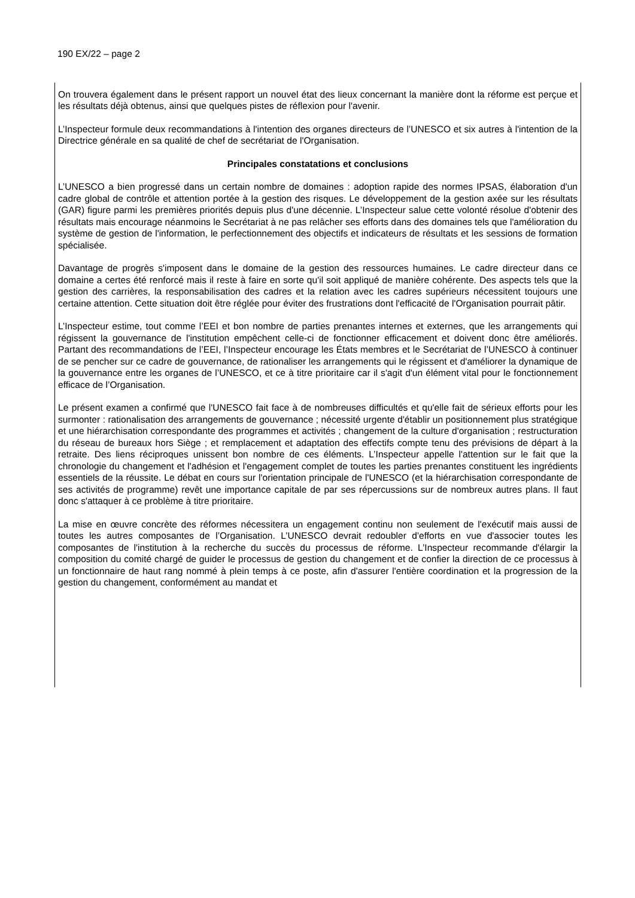190 EX/22 – page 2
On trouvera également dans le présent rapport un nouvel état des lieux concernant la manière dont la réforme est perçue et les résultats déjà obtenus, ainsi que quelques pistes de réflexion pour l'avenir.
L’Inspecteur formule deux recommandations à l'intention des organes directeurs de l’UNESCO et six autres à l'intention de la Directrice générale en sa qualité de chef de secrétariat de l'Organisation.
Principales constatations et conclusions
L’UNESCO a bien progressé dans un certain nombre de domaines : adoption rapide des normes IPSAS, élaboration d'un cadre global de contrôle et attention portée à la gestion des risques. Le développement de la gestion axée sur les résultats (GAR) figure parmi les premières priorités depuis plus d'une décennie. L’Inspecteur salue cette volonté résolue d'obtenir des résultats mais encourage néanmoins le Secrétariat à ne pas relâcher ses efforts dans des domaines tels que l'amélioration du système de gestion de l'information, le perfectionnement des objectifs et indicateurs de résultats et les sessions de formation spécialisée.
Davantage de progrès s'imposent dans le domaine de la gestion des ressources humaines. Le cadre directeur dans ce domaine a certes été renforcé mais il reste à faire en sorte qu'il soit appliqué de manière cohérente. Des aspects tels que la gestion des carrières, la responsabilisation des cadres et la relation avec les cadres supérieurs nécessitent toujours une certaine attention. Cette situation doit être réglée pour éviter des frustrations dont l'efficacité de l'Organisation pourrait pâtir.
L’Inspecteur estime, tout comme l’EEI et bon nombre de parties prenantes internes et externes, que les arrangements qui régissent la gouvernance de l'institution empêchent celle-ci de fonctionner efficacement et doivent donc être améliorés. Partant des recommandations de l’EEI, l’Inspecteur encourage les États membres et le Secrétariat de l’UNESCO à continuer de se pencher sur ce cadre de gouvernance, de rationaliser les arrangements qui le régissent et d'améliorer la dynamique de la gouvernance entre les organes de l’UNESCO, et ce à titre prioritaire car il s'agit d'un élément vital pour le fonctionnement efficace de l’Organisation.
Le présent examen a confirmé que l'UNESCO fait face à de nombreuses difficultés et qu'elle fait de sérieux efforts pour les surmonter : rationalisation des arrangements de gouvernance ; nécessité urgente d'établir un positionnement plus stratégique et une hiérarchisation correspondante des programmes et activités ; changement de la culture d'organisation ; restructuration du réseau de bureaux hors Siège ; et remplacement et adaptation des effectifs compte tenu des prévisions de départ à la retraite. Des liens réciproques unissent bon nombre de ces éléments. L’Inspecteur appelle l'attention sur le fait que la chronologie du changement et l'adhésion et l'engagement complet de toutes les parties prenantes constituent les ingrédients essentiels de la réussite. Le débat en cours sur l'orientation principale de l'UNESCO (et la hiérarchisation correspondante de ses activités de programme) revêt une importance capitale de par ses répercussions sur de nombreux autres plans. Il faut donc s'attaquer à ce problème à titre prioritaire.
La mise en œuvre concrète des réformes nécessitera un engagement continu non seulement de l'exécutif mais aussi de toutes les autres composantes de l’Organisation. L’UNESCO devrait redoubler d'efforts en vue d'associer toutes les composantes de l'institution à la recherche du succès du processus de réforme. L’Inspecteur recommande d'élargir la composition du comité chargé de guider le processus de gestion du changement et de confier la direction de ce processus à un fonctionnaire de haut rang nommé à plein temps à ce poste, afin d'assurer l'entière coordination et la progression de la gestion du changement, conformément au mandat et